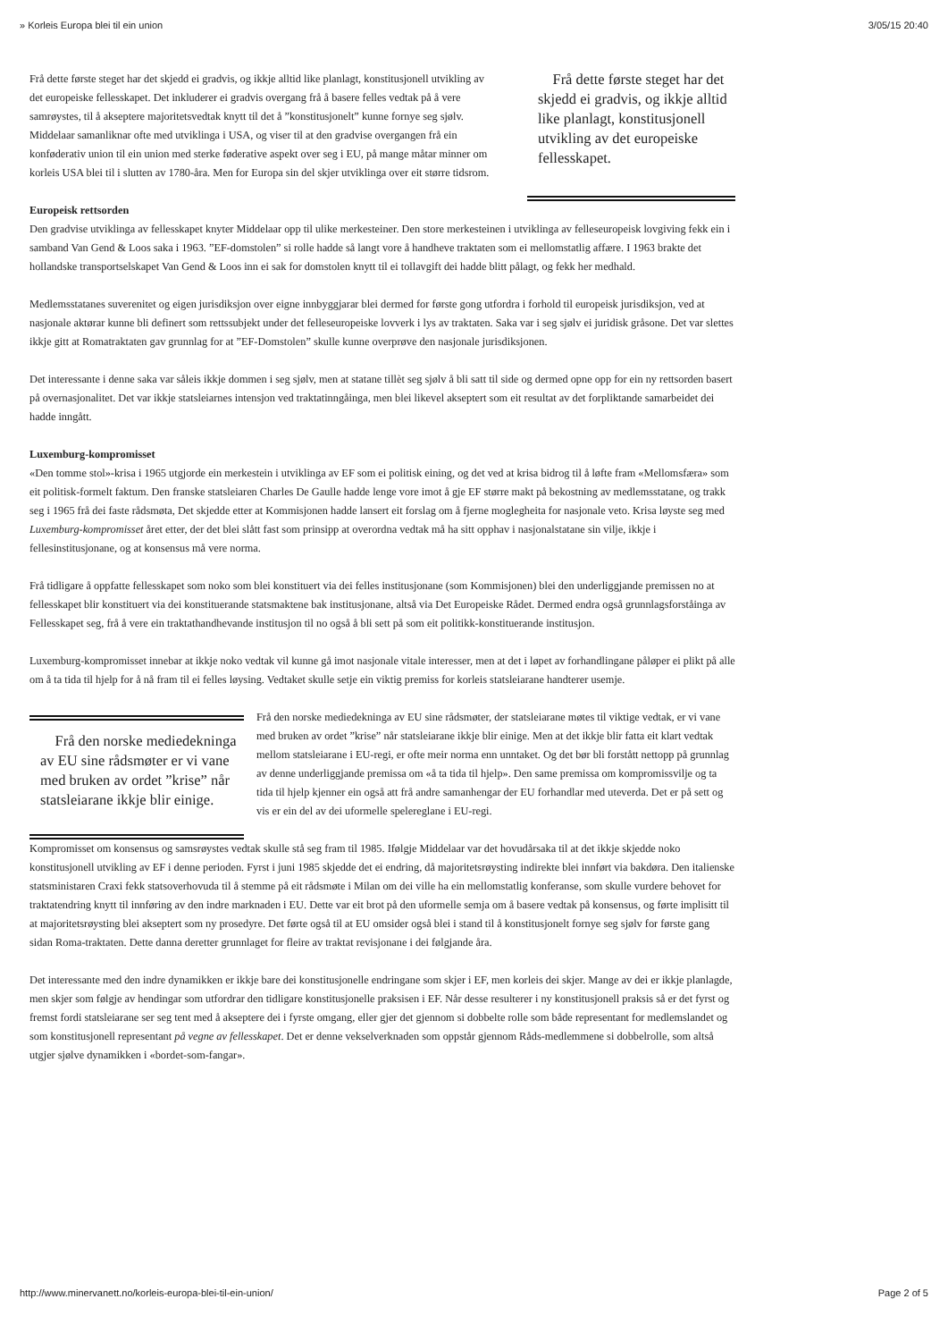» Korleis Europa blei til ein union 3/05/15 20:40
Frå dette første steget har det skjedd ei gradvis, og ikkje alltid like planlagt, konstitusjonell utvikling av det europeiske fellesskapet. Det inkluderer ei gradvis overgang frå å basere felles vedtak på å vere samrøystes, til å akseptere majoritetsvedtak knytt til det å ”konstitusjonelt” kunne fornye seg sjølv. Middelaar samanliknar ofte med utviklinga i USA, og viser til at den gradvise overgangen frå ein konføderativ union til ein union med sterke føderative aspekt over seg i EU, på mange måtar minner om korleis USA blei til i slutten av 1780-åra. Men for Europa sin del skjer utviklinga over eit større tidsrom.
Frå dette første steget har det skjedd ei gradvis, og ikkje alltid like planlagt, konstitusjonell utvikling av det europeiske fellesskapet.
Europeisk rettsorden
Den gradvise utviklinga av fellesskapet knyter Middelaar opp til ulike merkesteiner. Den store merkesteinen i utviklinga av felleseuropeisk lovgiving fekk ein i samband Van Gend & Loos saka i 1963. ”EF-domstolen” si rolle hadde så langt vore å handheve traktaten som ei mellomstatlig affære. I 1963 brakte det hollandske transportselskapet Van Gend & Loos inn ei sak for domstolen knytt til ei tollavgift dei hadde blitt pålagt, og fekk her medhald.
Medlemsstatanes suverenitet og eigen jurisdiksjon over eigne innbyggjarar blei dermed for første gong utfordra i forhold til europeisk jurisdiksjon, ved at nasjonale aktørar kunne bli definert som rettssubjekt under det felleseuropeiske lovverk i lys av traktaten. Saka var i seg sjølv ei juridisk gråsone. Det var slettes ikkje gitt at Romatraktaten gav grunnlag for at ”EF-Domstolen” skulle kunne overprøve den nasjonale jurisdiksjonen.
Det interessante i denne saka var såleis ikkje dommen i seg sjølv, men at statane tillèt seg sjølv å bli satt til side og dermed opne opp for ein ny rettsorden basert på overnasjonalitet. Det var ikkje statsleiarnes intensjon ved traktatinngåinga, men blei likevel akseptert som eit resultat av det forpliktande samarbeidet dei hadde inngått.
Luxemburg-kompromisset
«Den tomme stol»-krisa i 1965 utgjorde ein merkestein i utviklinga av EF som ei politisk eining, og det ved at krisa bidrog til å løfte fram «Mellomsfæra» som eit politisk-formelt faktum. Den franske statsleiaren Charles De Gaulle hadde lenge vore imot å gje EF større makt på bekostning av medlemsstatane, og trakk seg i 1965 frå dei faste rådsmøta, Det skjedde etter at Kommisjonen hadde lansert eit forslag om å fjerne moglegheita for nasjonale veto. Krisa løyste seg med Luxemburg-kompromisset året etter, der det blei slått fast som prinsipp at overordna vedtak må ha sitt opphav i nasjonalstatane sin vilje, ikkje i fellesinstitusjonane, og at konsensus må vere norma.
Frå tidligare å oppfatte fellesskapet som noko som blei konstituert via dei felles institusjonane (som Kommisjonen) blei den underliggjande premissen no at fellesskapet blir konstituert via dei konstituerande statsmaktene bak institusjonane, altså via Det Europeiske Rådet. Dermed endra også grunnlagsforståinga av Fellesskapet seg, frå å vere ein traktathandhevande institusjon til no også å bli sett på som eit politikk-konstituerande institusjon.
Luxemburg-kompromisset innebar at ikkje noko vedtak vil kunne gå imot nasjonale vitale interesser, men at det i løpet av forhandlingane påløper ei plikt på alle om å ta tida til hjelp for å nå fram til ei felles løysing. Vedtaket skulle setje ein viktig premiss for korleis statsleiarane handterer usemje.
Frå den norske mediedekninga av EU sine rådsmøter er vi vane med bruken av ordet ”krise” når statsleiarane ikkje blir einige.
Frå den norske mediedekninga av EU sine rådsmøter, der statsleiarane møtes til viktige vedtak, er vi vane med bruken av ordet ”krise” når statsleiarane ikkje blir einige. Men at det ikkje blir fatta eit klart vedtak mellom statsleiarane i EU-regi, er ofte meir norma enn unntaket. Og det bør bli forstått nettopp på grunnlag av denne underliggjande premissa om «å ta tida til hjelp». Den same premissa om kompromissvilje og ta tida til hjelp kjenner ein også att frå andre samanhengar der EU forhandlar med uteverda. Det er på sett og vis er ein del av dei uformelle spelereglane i EU-regi.
Kompromisset om konsensus og samsrøystes vedtak skulle stå seg fram til 1985. Ifølgje Middelaar var det hovudårsaka til at det ikkje skjedde noko konstitusjonell utvikling av EF i denne perioden. Fyrst i juni 1985 skjedde det ei endring, då majoritetsrøysting indirekte blei innført via bakdøra. Den italienske statsministaren Craxi fekk statsoverhovuda til å stemme på eit rådsmøte i Milan om dei ville ha ein mellomstatlig konferanse, som skulle vurdere behovet for traktatendring knytt til innføring av den indre marknaden i EU. Dette var eit brot på den uformelle semja om å basere vedtak på konsensus, og førte implisitt til at majoritetsrøysting blei akseptert som ny prosedyre. Det førte også til at EU omsider også blei i stand til å konstitusjonelt fornye seg sjølv for første gang sidan Roma-traktaten. Dette danna deretter grunnlaget for fleire av traktat revisjonane i dei følgjande åra.
Det interessante med den indre dynamikken er ikkje bare dei konstitusjonelle endringane som skjer i EF, men korleis dei skjer. Mange av dei er ikkje planlagde, men skjer som følgje av hendingar som utfordrar den tidligare konstitusjonelle praksisen i EF. Når desse resulterer i ny konstitusjonell praksis så er det fyrst og fremst fordi statsleiarane ser seg tent med å akseptere dei i fyrste omgang, eller gjer det gjennom si dobbelte rolle som både representant for medlemslandet og som konstitusjonell representant på vegne av fellesskapet. Det er denne vekselverknaden som oppstår gjennom Råds-medlemmene si dobbelrolle, som altså utgjer sjølve dynamikken i «bordet-som-fangar».
http://www.minervanett.no/korleis-europa-blei-til-ein-union/ Page 2 of 5